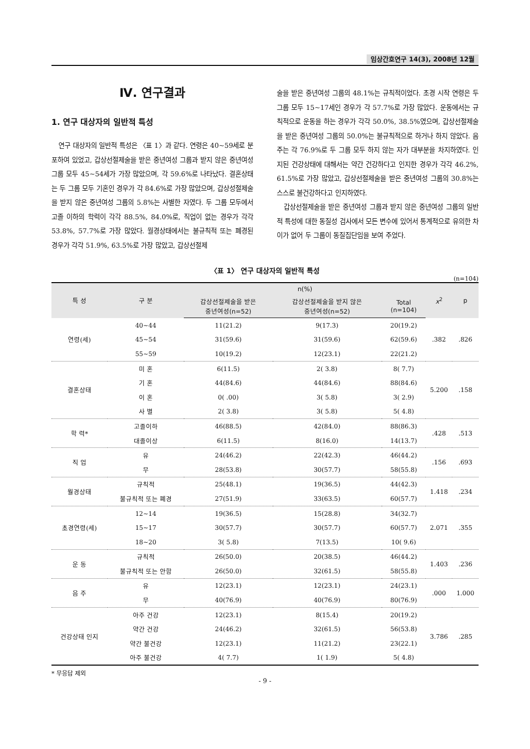임상간호연구 14(3), 2008년 12월
Ⅳ. 연구결과
1. 연구 대상자의 일반적 특성
연구 대상자의 일반적 특성은 〈표 1〉과 같다. 연령은 40~59세로 분포하여 있었고, 갑상선절제술을 받은 중년여성 그룹과 받지 않은 중년여성 그룹 모두 45~54세가 가장 많았으며, 각 59.6%로 나타났다. 결혼상태는 두 그룹 모두 기혼인 경우가 각 84.6%로 가장 많았으며, 갑상성절제술을 받지 않은 중년여성 그룹의 5.8%는 사별한 자였다. 두 그룹 모두에서 고졸 이하의 학력이 각각 88.5%, 84.0%로, 직업이 없는 경우가 각각 53.8%, 57.7%로 가장 많았다. 월경상태에서는 불규칙적 또는 폐경된 경우가 각각 51.9%, 63.5%로 가장 많았고, 갑상선절제
술을 받은 중년여성 그룹의 48.1%는 규칙적이었다. 초경 시작 연령은 두 그룹 모두 15~17세인 경우가 각 57.7%로 가장 많았다. 운동에서는 규칙적으로 운동을 하는 경우가 각각 50.0%, 38.5%였으며, 갑상선절제술을 받은 중년여성 그룹의 50.0%는 불규칙적으로 하거나 하지 않았다. 음주는 각 76.9%로 두 그룹 모두 하지 않는 자가 대부분을 차지하였다. 인지된 건강상태에 대해서는 약간 건강하다고 인지한 경우가 각각 46.2%, 61.5%로 가장 많았고, 갑상선절제술을 받은 중년여성 그룹의 30.8%는 스스로 불건강하다고 인지하였다.
갑상선절제술을 받은 중년여성 그룹과 받지 않은 중년여성 그룹의 일반적 특성에 대한 동질성 검사에서 모든 변수에 있어서 통계적으로 유의한 차이가 없어 두 그룹이 동질집단임을 보여 주었다.
〈표 1〉 연구 대상자의 일반적 특성
(n=104)
| 특 성 | 구 분 | n(%) | | | x<sup>2</sup> | p |
| --- | --- | --- | --- | --- | --- | --- |
| | | 갑상선절제술을 받은 중년여성(n=52) | 갑상선절제술을 받지 않은 중년여성(n=52) | Total (n=104) | | |
| 연령(세) | 40~44 | 11(21.2) | 9(17.3) | 20(19.2) | .382 | .826 |
| | 45~54 | 31(59.6) | 31(59.6) | 62(59.6) | | |
| | 55~59 | 10(19.2) | 12(23.1) | 22(21.2) | | |
| 결혼상태 | 미 혼 | 6(11.5) | 2( 3.8) | 8( 7.7) | 5.200 | .158 |
| | 기 혼 | 44(84.6) | 44(84.6) | 88(84.6) | | |
| | 이 혼 | 0( .00) | 3( 5.8) | 3( 2.9) | | |
| | 사 별 | 2( 3.8) | 3( 5.8) | 5( 4.8) | | |
| 학 력* | 고졸이하 | 46(88.5) | 42(84.0) | 88(86.3) | .428 | .513 |
| | 대졸이상 | 6(11.5) | 8(16.0) | 14(13.7) | | |
| 직 업 | 유 | 24(46.2) | 22(42.3) | 46(44.2) | .156 | .693 |
| | 무 | 28(53.8) | 30(57.7) | 58(55.8) | | |
| 월경상태 | 규칙적 | 25(48.1) | 19(36.5) | 44(42.3) | 1.418 | .234 |
| | 불규칙적 또는 폐경 | 27(51.9) | 33(63.5) | 60(57.7) | | |
| 초경연령(세) | 12~14 | 19(36.5) | 15(28.8) | 34(32.7) | 2.071 | .355 |
| | 15~17 | 30(57.7) | 30(57.7) | 60(57.7) | | |
| | 18~20 | 3( 5.8) | 7(13.5) | 10( 9.6) | | |
| 운 동 | 규칙적 | 26(50.0) | 20(38.5) | 46(44.2) | 1.403 | .236 |
| | 불규칙적 또는 안함 | 26(50.0) | 32(61.5) | 58(55.8) | | |
| 음 주 | 유 | 12(23.1) | 12(23.1) | 24(23.1) | .000 | 1.000 |
| | 무 | 40(76.9) | 40(76.9) | 80(76.9) | | |
| 건강상태 인지 | 아주 건강 | 12(23.1) | 8(15.4) | 20(19.2) | 3.786 | .285 |
| | 약간 건강 | 24(46.2) | 32(61.5) | 56(53.8) | | |
| | 약간 불건강 | 12(23.1) | 11(21.2) | 23(22.1) | | |
| | 아주 불건강 | 4( 7.7) | 1( 1.9) | 5( 4.8) | | |
* 무응답 제외
- 9 -